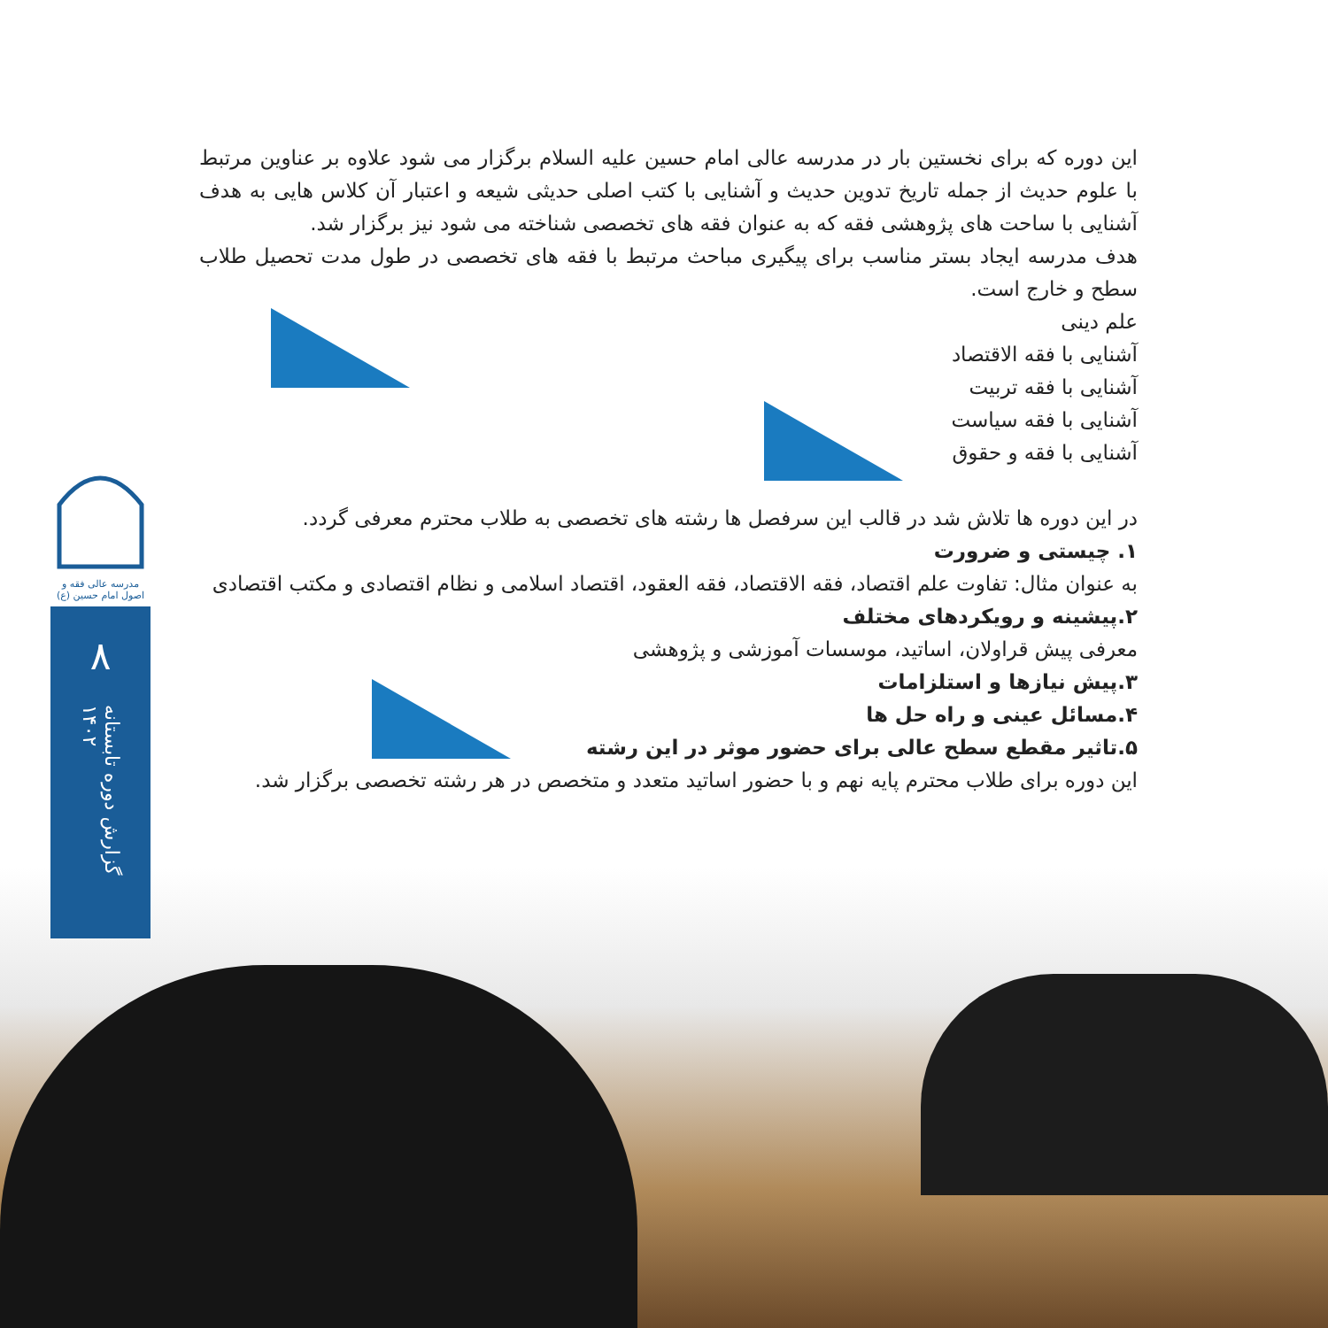مدرسه عالی فقه و اصول امام حسین (ع)
۸
گزارش دوره تابستانه ۱۴۰۲
این دوره که برای نخستین بار در مدرسه عالی امام حسین علیه السلام برگزار می شود علاوه بر عناوین مرتبط با علوم حدیث از جمله تاریخ تدوین حدیث و آشنایی با کتب اصلی حدیثی شیعه و اعتبار آن کلاس هایی به هدف آشنایی با ساحت های پژوهشی فقه که به عنوان فقه های تخصصی شناخته می شود نیز برگزار شد.
هدف مدرسه ایجاد بستر مناسب برای پیگیری مباحث مرتبط با فقه های تخصصی در طول مدت تحصیل طلاب سطح و خارج است.
علم دینی
آشنایی با فقه الاقتصاد
آشنایی با فقه تربیت
آشنایی با فقه سیاست
آشنایی با فقه و حقوق
در این دوره ها تلاش شد در قالب این سرفصل ها رشته های تخصصی به طلاب محترم معرفی گردد.
۱. چیستی و ضرورت
به عنوان مثال: تفاوت علم اقتصاد، فقه الاقتصاد، فقه العقود، اقتصاد اسلامی و نظام اقتصادی و مکتب اقتصادی
۲.پیشینه و رویکردهای مختلف
معرفی پیش قراولان، اساتید، موسسات آموزشی و پژوهشی
۳.پیش نیازها و استلزامات
۴.مسائل عینی و راه حل ها
۵.تاثیر مقطع سطح عالی برای حضور موثر در این رشته
این دوره برای طلاب محترم پایه نهم و با حضور اساتید متعدد و متخصص در هر رشته تخصصی برگزار شد.